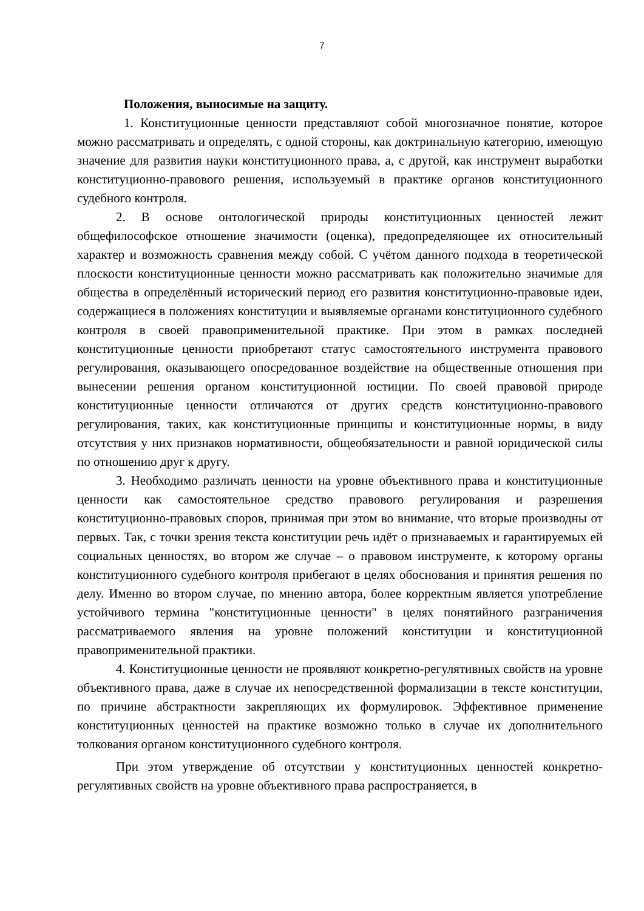7
Положения, выносимые на защиту.
1. Конституционные ценности представляют собой многозначное понятие, которое можно рассматривать и определять, с одной стороны, как доктринальную категорию, имеющую значение для развития науки конституционного права, а, с другой, как инструмент выработки конституционно-правового решения, используемый в практике органов конституционного судебного контроля.
2. В основе онтологической природы конституционных ценностей лежит общефилософское отношение значимости (оценка), предопределяющее их относительный характер и возможность сравнения между собой. С учётом данного подхода в теоретической плоскости конституционные ценности можно рассматривать как положительно значимые для общества в определённый исторический период его развития конституционно-правовые идеи, содержащиеся в положениях конституции и выявляемые органами конституционного судебного контроля в своей правоприменительной практике. При этом в рамках последней конституционные ценности приобретают статус самостоятельного инструмента правового регулирования, оказывающего опосредованное воздействие на общественные отношения при вынесении решения органом конституционной юстиции. По своей правовой природе конституционные ценности отличаются от других средств конституционно-правового регулирования, таких, как конституционные принципы и конституционные нормы, в виду отсутствия у них признаков нормативности, общеобязательности и равной юридической силы по отношению друг к другу.
3. Необходимо различать ценности на уровне объективного права и конституционные ценности как самостоятельное средство правового регулирования и разрешения конституционно-правовых споров, принимая при этом во внимание, что вторые производны от первых. Так, с точки зрения текста конституции речь идёт о признаваемых и гарантируемых ей социальных ценностях, во втором же случае – о правовом инструменте, к которому органы конституционного судебного контроля прибегают в целях обоснования и принятия решения по делу. Именно во втором случае, по мнению автора, более корректным является употребление устойчивого термина "конституционные ценности" в целях понятийного разграничения рассматриваемого явления на уровне положений конституции и конституционной правоприменительной практики.
4. Конституционные ценности не проявляют конкретно-регулятивных свойств на уровне объективного права, даже в случае их непосредственной формализации в тексте конституции, по причине абстрактности закрепляющих их формулировок. Эффективное применение конституционных ценностей на практике возможно только в случае их дополнительного толкования органом конституционного судебного контроля.
При этом утверждение об отсутствии у конституционных ценностей конкретно-регулятивных свойств на уровне объективного права распространяется, в